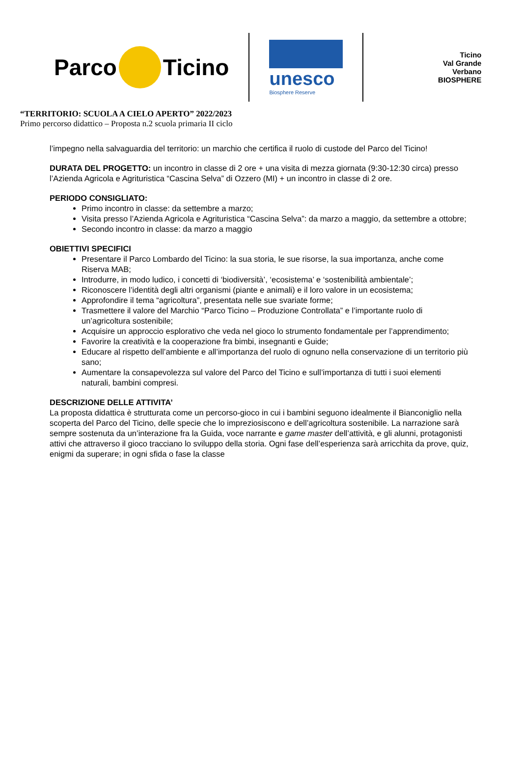Parco
Ticino
unesco
Biosphere Reserve
Ticino
Val Grande
Verbano
BIOSPHERE
“TERRITORIO: SCUOLA A CIELO APERTO” 2022/2023
Primo percorso didattico – Proposta n.2 scuola primaria II ciclo
l’impegno nella salvaguardia del territorio: un marchio che certifica il ruolo di custode del Parco del Ticino!
DURATA DEL PROGETTO: un incontro in classe di 2 ore + una visita di mezza giornata (9:30-12:30 circa) presso l’Azienda Agricola e Agrituristica “Cascina Selva” di Ozzero (MI) + un incontro in classe di 2 ore.
PERIODO CONSIGLIATO:
Primo incontro in classe: da settembre a marzo;
Visita presso l’Azienda Agricola e Agrituristica “Cascina Selva”: da marzo a maggio, da settembre a ottobre;
Secondo incontro in classe: da marzo a maggio
OBIETTIVI SPECIFICI
Presentare il Parco Lombardo del Ticino: la sua storia, le sue risorse, la sua importanza, anche come Riserva MAB;
Introdurre, in modo ludico, i concetti di ‘biodiversità’, ‘ecosistema’ e ‘sostenibilità ambientale’;
Riconoscere l’identità degli altri organismi (piante e animali) e il loro valore in un ecosistema;
Approfondire il tema “agricoltura”, presentata nelle sue svariate forme;
Trasmettere il valore del Marchio “Parco Ticino – Produzione Controllata” e l’importante ruolo di un’agricoltura sostenibile;
Acquisire un approccio esplorativo che veda nel gioco lo strumento fondamentale per l’apprendimento;
Favorire la creatività e la cooperazione fra bimbi, insegnanti e Guide;
Educare al rispetto dell’ambiente e all’importanza del ruolo di ognuno nella conservazione di un territorio più sano;
Aumentare la consapevolezza sul valore del Parco del Ticino e sull’importanza di tutti i suoi elementi naturali, bambini compresi.
DESCRIZIONE DELLE ATTIVITA’
La proposta didattica è strutturata come un percorso-gioco in cui i bambini seguono idealmente il Bianconiglio nella scoperta del Parco del Ticino, delle specie che lo impreziosiscono e dell’agricoltura sostenibile. La narrazione sarà sempre sostenuta da un’interazione fra la Guida, voce narrante e game master dell’attività, e gli alunni, protagonisti attivi che attraverso il gioco tracciano lo sviluppo della storia. Ogni fase dell’esperienza sarà arricchita da prove, quiz, enigmi da superare; in ogni sfida o fase la classe